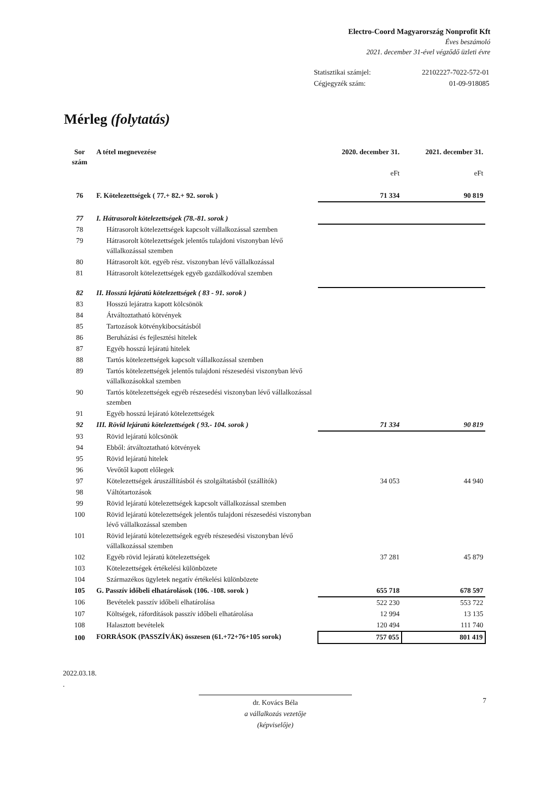Electro-Coord Magyarország Nonprofit Kft
Éves beszámoló
2021. december 31-ével végződő üzleti évre
| Statisztikai számjel: | 22102227-7022-572-01 |
| Cégjegyzék szám: | 01-09-918085 |
Mérleg (folytatás)
| Sor szám | A tétel megnevezése | 2020. december 31. | 2021. december 31. |
| --- | --- | --- | --- |
| | | eFt | eFt |
| 76 | F. Kötelezettségek ( 77.+ 82.+ 92. sorok ) | 71 334 | 90 819 |
| 77 | I. Hátrasorolt kötelezettségek (78.-81. sorok ) | | |
| 78 | Hátrasorolt kötelezettségek kapcsolt vállalkozással szemben | | |
| 79 | Hátrasorolt kötelezettségek jelentős tulajdoni viszonyban lévő vállalkozással szemben | | |
| 80 | Hátrasorolt köt. egyéb rész. viszonyban lévő vállalkozással | | |
| 81 | Hátrasorolt kötelezettségek egyéb gazdálkodóval szemben | | |
| 82 | II. Hosszú lejáratú kötelezettségek ( 83 - 91. sorok ) | | |
| 83 | Hosszú lejáratra kapott kölcsönök | | |
| 84 | Átváltoztatható kötvények | | |
| 85 | Tartozások kötvénykibocsátásból | | |
| 86 | Beruházási és fejlesztési hitelek | | |
| 87 | Egyéb hosszú lejáratú hitelek | | |
| 88 | Tartós kötelezettségek kapcsolt vállalkozással szemben | | |
| 89 | Tartós kötelezettségek jelentős tulajdoni részesedési viszonyban lévő vállalkozásokkal szemben | | |
| 90 | Tartós kötelezettségek egyéb részesedési viszonyban lévő vállalkozással szemben | | |
| 91 | Egyéb hosszú lejárató kötelezettségek | | |
| 92 | III. Rövid lejáratú kötelezettségek ( 93.- 104. sorok ) | 71 334 | 90 819 |
| 93 | Rövid lejáratú kölcsönök | | |
| 94 | Ebből: átváltoztatható kötvények | | |
| 95 | Rövid lejáratú hitelek | | |
| 96 | Vevőtől kapott előlegek | | |
| 97 | Kötelezettségek áruszállításból és szolgáltatásból (szállítók) | 34 053 | 44 940 |
| 98 | Váltótartozások | | |
| 99 | Rövid lejáratú kötelezettségek kapcsolt vállalkozással szemben | | |
| 100 | Rövid lejáratú kötelezettségek jelentős tulajdoni részesedési viszonyban lévő vállalkozással szemben | | |
| 101 | Rövid lejáratú kötelezettségek egyéb részesedési viszonyban lévő vállalkozással szemben | | |
| 102 | Egyéb rövid lejáratú kötelezettségek | 37 281 | 45 879 |
| 103 | Kötelezettségek értékelési különbözete | | |
| 104 | Származékos ügyletek negatív értékelési különbözete | | |
| 105 | G. Passzív időbeli elhatárolások (106. -108. sorok ) | 655 718 | 678 597 |
| 106 | Bevételek passzív időbeli elhatárolása | 522 230 | 553 722 |
| 107 | Költségek, ráfordítások passzív időbeli elhatárolása | 12 994 | 13 135 |
| 108 | Halasztott bevételek | 120 494 | 111 740 |
| 100 | FORRÁSOK (PASSZÍVÁK) összesen (61.+72+76+105 sorok) | 757 055 | 801 419 |
2022.03.18.
.
dr. Kovács Béla
a vállalkozás vezetője
(képviselője)
7